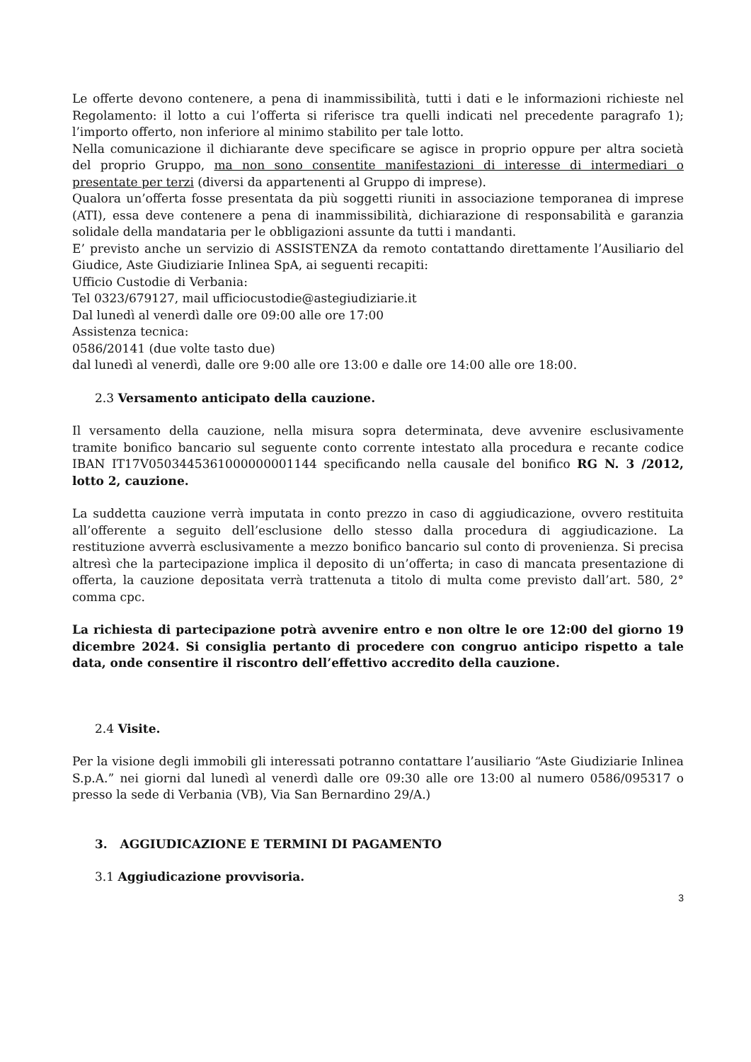Le offerte devono contenere, a pena di inammissibilità, tutti i dati e le informazioni richieste nel Regolamento: il lotto a cui l’offerta si riferisce tra quelli indicati nel precedente paragrafo 1); l’importo offerto, non inferiore al minimo stabilito per tale lotto.
Nella comunicazione il dichiarante deve specificare se agisce in proprio oppure per altra società del proprio Gruppo, ma non sono consentite manifestazioni di interesse di intermediari o presentate per terzi (diversi da appartenenti al Gruppo di imprese).
Qualora un’offerta fosse presentata da più soggetti riuniti in associazione temporanea di imprese (ATI), essa deve contenere a pena di inammissibilità, dichiarazione di responsabilità e garanzia solidale della mandataria per le obbligazioni assunte da tutti i mandanti.
E’ previsto anche un servizio di ASSISTENZA da remoto contattando direttamente l’Ausiliario del Giudice, Aste Giudiziarie Inlinea SpA, ai seguenti recapiti:
Ufficio Custodie di Verbania:
Tel 0323/679127, mail ufficiocustodie@astegiudiziarie.it
Dal lunedì al venerdì dalle ore 09:00 alle ore 17:00
Assistenza tecnica:
0586/20141 (due volte tasto due)
dal lunedì al venerdì, dalle ore 9:00 alle ore 13:00 e dalle ore 14:00 alle ore 18:00.
2.3 Versamento anticipato della cauzione.
Il versamento della cauzione, nella misura sopra determinata, deve avvenire esclusivamente tramite bonifico bancario sul seguente conto corrente intestato alla procedura e recante codice IBAN IT17V0503445361000000001144 specificando nella causale del bonifico RG N. 3 /2012, lotto 2, cauzione.
La suddetta cauzione verrà imputata in conto prezzo in caso di aggiudicazione, ovvero restituita all’offerente a seguito dell’esclusione dello stesso dalla procedura di aggiudicazione. La restituzione avverrà esclusivamente a mezzo bonifico bancario sul conto di provenienza. Si precisa altresì che la partecipazione implica il deposito di un’offerta; in caso di mancata presentazione di offerta, la cauzione depositata verrà trattenuta a titolo di multa come previsto dall’art. 580, 2° comma cpc.
La richiesta di partecipazione potrà avvenire entro e non oltre le ore 12:00 del giorno 19 dicembre 2024. Si consiglia pertanto di procedere con congruo anticipo rispetto a tale data, onde consentire il riscontro dell’effettivo accredito della cauzione.
2.4 Visite.
Per la visione degli immobili gli interessati potranno contattare l’ausiliario “Aste Giudiziarie Inlinea S.p.A.” nei giorni dal lunedì al venerdì dalle ore 09:30 alle ore 13:00 al numero 0586/095317 o presso la sede di Verbania (VB), Via San Bernardino 29/A.)
3. AGGIUDICAZIONE E TERMINI DI PAGAMENTO
3.1 Aggiudicazione provvisoria.
3